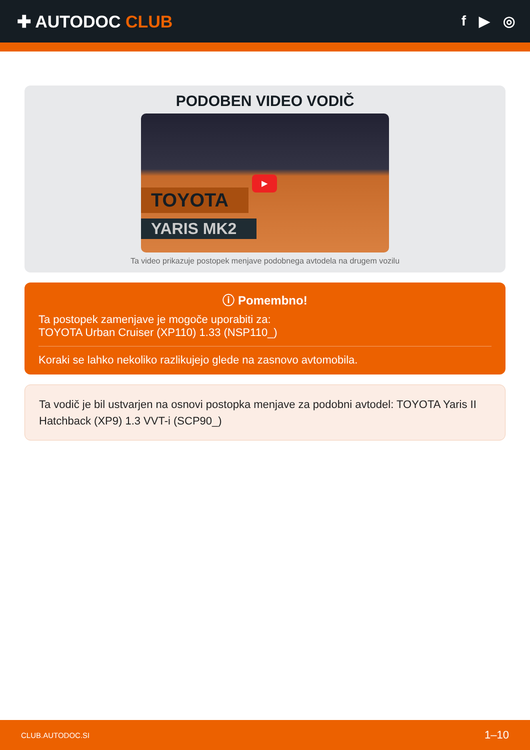✚ AUTODOC CLUB
f ▶ ◎
PODOBEN VIDEO VODIČ
▶
TOYOTA
YARIS MK2
Ta video prikazuje postopek menjave podobnega avtodela na drugem vozilu
ⓘ Pomembno!
Ta postopek zamenjave je mogoče uporabiti za:
TOYOTA Urban Cruiser (XP110) 1.33 (NSP110_)
Koraki se lahko nekoliko razlikujejo glede na zasnovo avtomobila.
Ta vodič je bil ustvarjen na osnovi postopka menjave za podobni avtodel: TOYOTA Yaris II Hatchback (XP9) 1.3 VVT-i (SCP90_)
CLUB.AUTODOC.SI 1–10